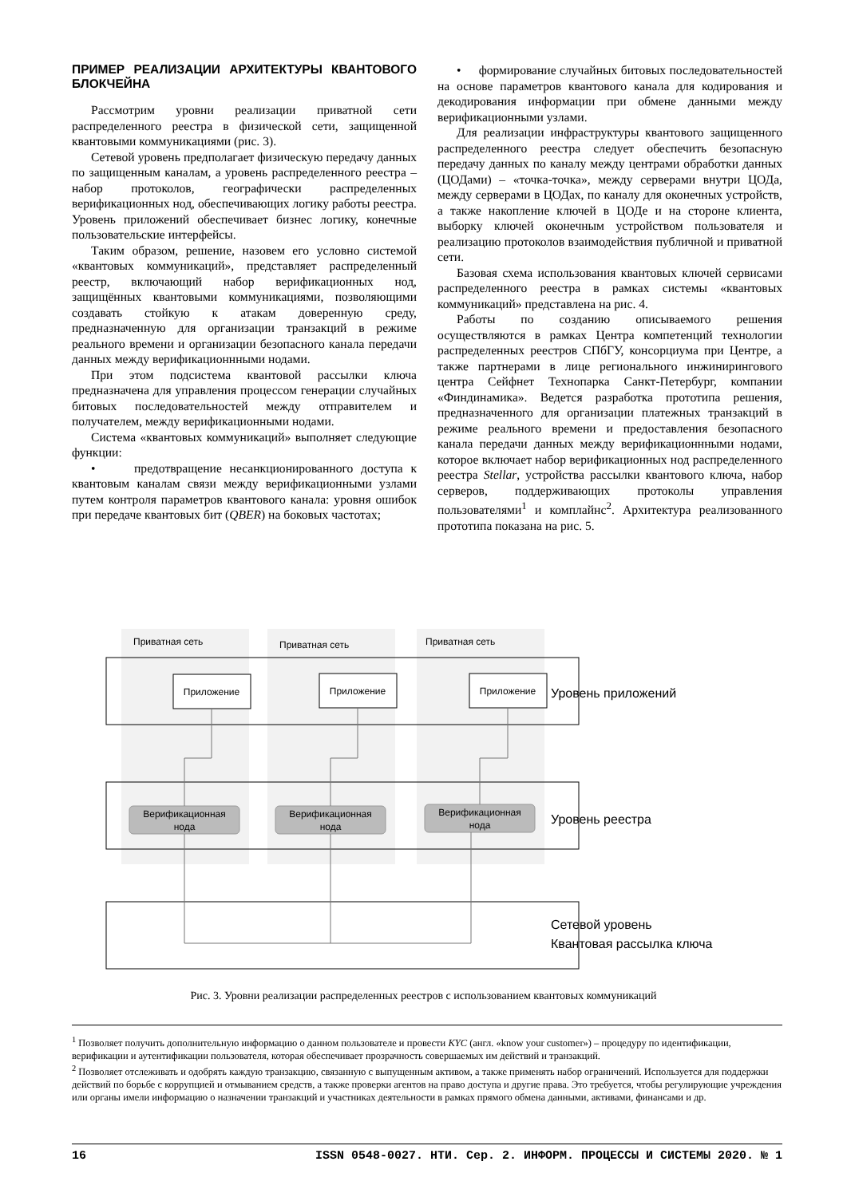ПРИМЕР РЕАЛИЗАЦИИ АРХИТЕКТУРЫ КВАНТОВОГО БЛОКЧЕЙНА
Рассмотрим уровни реализации приватной сети распределенного реестра в физической сети, защищенной квантовыми коммуникациями (рис. 3).
Сетевой уровень предполагает физическую передачу данных по защищенным каналам, а уровень распределенного реестра – набор протоколов, географически распределенных верификационных нод, обеспечивающих логику работы реестра. Уровень приложений обеспечивает бизнес логику, конечные пользовательские интерфейсы.
Таким образом, решение, назовем его условно системой «квантовых коммуникаций», представляет распределенный реестр, включающий набор верификационных нод, защищённых квантовыми коммуникациями, позволяющими создавать стойкую к атакам доверенную среду, предназначенную для организации транзакций в режиме реального времени и организации безопасного канала передачи данных между верификационнными нодами.
При этом подсистема квантовой рассылки ключа предназначена для управления процессом генерации случайных битовых последовательностей между отправителем и получателем, между верификационными нодами.
Система «квантовых коммуникаций» выполняет следующие функции:
• предотвращение несанкционированного доступа к квантовым каналам связи между верификационными узлами путем контроля параметров квантового канала: уровня ошибок при передаче квантовых бит (QBER) на боковых частотах;
• формирование случайных битовых последовательностей на основе параметров квантового канала для кодирования и декодирования информации при обмене данными между верификационными узлами.
Для реализации инфраструктуры квантового защищенного распределенного реестра следует обеспечить безопасную передачу данных по каналу между центрами обработки данных (ЦОДами) – «точка-точка», между серверами внутри ЦОДа, между серверами в ЦОДах, по каналу для оконечных устройств, а также накопление ключей в ЦОДе и на стороне клиента, выборку ключей оконечным устройством пользователя и реализацию протоколов взаимодействия публичной и приватной сети.
Базовая схема использования квантовых ключей сервисами распределенного реестра в рамках системы «квантовых коммуникаций» представлена на рис. 4.
Работы по созданию описываемого решения осуществляются в рамках Центра компетенций технологии распределенных реестров СПбГУ, консорциума при Центре, а также партнерами в лице регионального инжинирингового центра Сейфнет Технопарка Санкт-Петербург, компании «Финдинамика». Ведется разработка прототипа решения, предназначенного для организации платежных транзакций в режиме реального времени и предоставления безопасного канала передачи данных между верификационнными нодами, которое включает набор верификационных нод распределенного реестра Stellar, устройства рассылки квантового ключа, набор серверов, поддерживающих протоколы управления пользователями<sup>1</sup> и комплайнс<sup>2</sup>. Архитектура реализованного прототипа показана на рис. 5.
Приватная сеть
Приватная сеть
Приватная сеть
Приложение
Приложение
Приложение
Верификационная
нода
Верификационная
нода
Верификационная
нода
Уровень приложений
Уровень реестра
Сетевой уровень
Квантовая рассылка ключа
Рис. 3. Уровни реализации распределенных реестров с использованием квантовых коммуникаций
<sup>1</sup> Позволяет получить дополнительную информацию о данном пользователе и провести KYC (англ. «know your customer») – процедуру по идентификации, верификации и аутентификации пользователя, которая обеспечивает прозрачность совершаемых им действий и транзакций.
<sup>2</sup> Позволяет отслеживать и одобрять каждую транзакцию, связанную с выпущенным активом, а также применять набор ограничений. Используется для поддержки действий по борьбе с коррупцией и отмыванием средств, а также проверки агентов на право доступа и другие права. Это требуется, чтобы регулирующие учреждения или органы имели информацию о назначении транзакций и участниках деятельности в рамках прямого обмена данными, активами, финансами и др.
16 ISSN 0548-0027. НТИ. Сер. 2. ИНФОРМ. ПРОЦЕССЫ И СИСТЕМЫ 2020. № 1